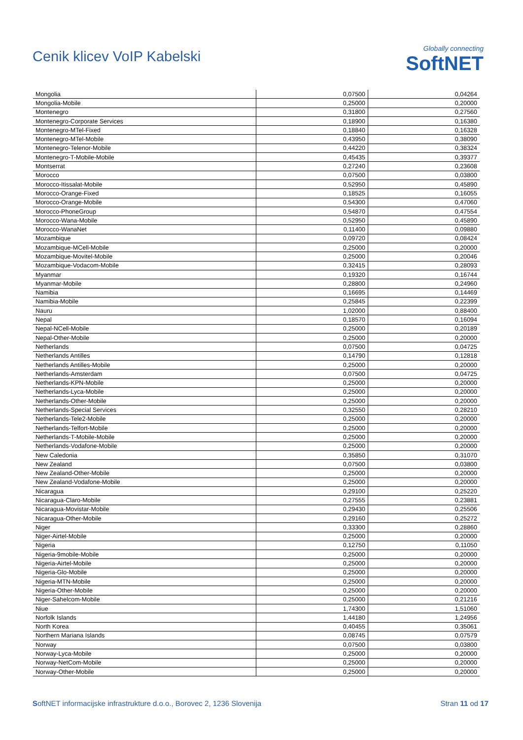Cenik klicev VoIP Kabelski
Globally connecting
SoftNET
| Mongolia | 0,07500 | 0,04264 |
| Mongolia-Mobile | 0,25000 | 0,20000 |
| Montenegro | 0,31800 | 0,27560 |
| Montenegro-Corporate Services | 0,18900 | 0,16380 |
| Montenegro-MTel-Fixed | 0,18840 | 0,16328 |
| Montenegro-MTel-Mobile | 0,43950 | 0,38090 |
| Montenegro-Telenor-Mobile | 0,44220 | 0,38324 |
| Montenegro-T-Mobile-Mobile | 0,45435 | 0,39377 |
| Montserrat | 0,27240 | 0,23608 |
| Morocco | 0,07500 | 0,03800 |
| Morocco-Itissalat-Mobile | 0,52950 | 0,45890 |
| Morocco-Orange-Fixed | 0,18525 | 0,16055 |
| Morocco-Orange-Mobile | 0,54300 | 0,47060 |
| Morocco-PhoneGroup | 0,54870 | 0,47554 |
| Morocco-Wana-Mobile | 0,52950 | 0,45890 |
| Morocco-WanaNet | 0,11400 | 0,09880 |
| Mozambique | 0,09720 | 0,08424 |
| Mozambique-MCell-Mobile | 0,25000 | 0,20000 |
| Mozambique-Movitel-Mobile | 0,25000 | 0,20046 |
| Mozambique-Vodacom-Mobile | 0,32415 | 0,28093 |
| Myanmar | 0,19320 | 0,16744 |
| Myanmar-Mobile | 0,28800 | 0,24960 |
| Namibia | 0,16695 | 0,14469 |
| Namibia-Mobile | 0,25845 | 0,22399 |
| Nauru | 1,02000 | 0,88400 |
| Nepal | 0,18570 | 0,16094 |
| Nepal-NCell-Mobile | 0,25000 | 0,20189 |
| Nepal-Other-Mobile | 0,25000 | 0,20000 |
| Netherlands | 0,07500 | 0,04725 |
| Netherlands Antilles | 0,14790 | 0,12818 |
| Netherlands Antilles-Mobile | 0,25000 | 0,20000 |
| Netherlands-Amsterdam | 0,07500 | 0,04725 |
| Netherlands-KPN-Mobile | 0,25000 | 0,20000 |
| Netherlands-Lyca-Mobile | 0,25000 | 0,20000 |
| Netherlands-Other-Mobile | 0,25000 | 0,20000 |
| Netherlands-Special Services | 0,32550 | 0,28210 |
| Netherlands-Tele2-Mobile | 0,25000 | 0,20000 |
| Netherlands-Telfort-Mobile | 0,25000 | 0,20000 |
| Netherlands-T-Mobile-Mobile | 0,25000 | 0,20000 |
| Netherlands-Vodafone-Mobile | 0,25000 | 0,20000 |
| New Caledonia | 0,35850 | 0,31070 |
| New Zealand | 0,07500 | 0,03800 |
| New Zealand-Other-Mobile | 0,25000 | 0,20000 |
| New Zealand-Vodafone-Mobile | 0,25000 | 0,20000 |
| Nicaragua | 0,29100 | 0,25220 |
| Nicaragua-Claro-Mobile | 0,27555 | 0,23881 |
| Nicaragua-Movistar-Mobile | 0,29430 | 0,25506 |
| Nicaragua-Other-Mobile | 0,29160 | 0,25272 |
| Niger | 0,33300 | 0,28860 |
| Niger-Airtel-Mobile | 0,25000 | 0,20000 |
| Nigeria | 0,12750 | 0,11050 |
| Nigeria-9mobile-Mobile | 0,25000 | 0,20000 |
| Nigeria-Airtel-Mobile | 0,25000 | 0,20000 |
| Nigeria-Glo-Mobile | 0,25000 | 0,20000 |
| Nigeria-MTN-Mobile | 0,25000 | 0,20000 |
| Nigeria-Other-Mobile | 0,25000 | 0,20000 |
| Niger-Sahelcom-Mobile | 0,25000 | 0,21216 |
| Niue | 1,74300 | 1,51060 |
| Norfolk Islands | 1,44180 | 1,24956 |
| North Korea | 0,40455 | 0,35061 |
| Northern Mariana Islands | 0,08745 | 0,07579 |
| Norway | 0,07500 | 0,03800 |
| Norway-Lyca-Mobile | 0,25000 | 0,20000 |
| Norway-NetCom-Mobile | 0,25000 | 0,20000 |
| Norway-Other-Mobile | 0,25000 | 0,20000 |
SoftNET informacijske infrastrukture d.o.o., Borovec 2, 1236 Slovenija Stran 11 od 17